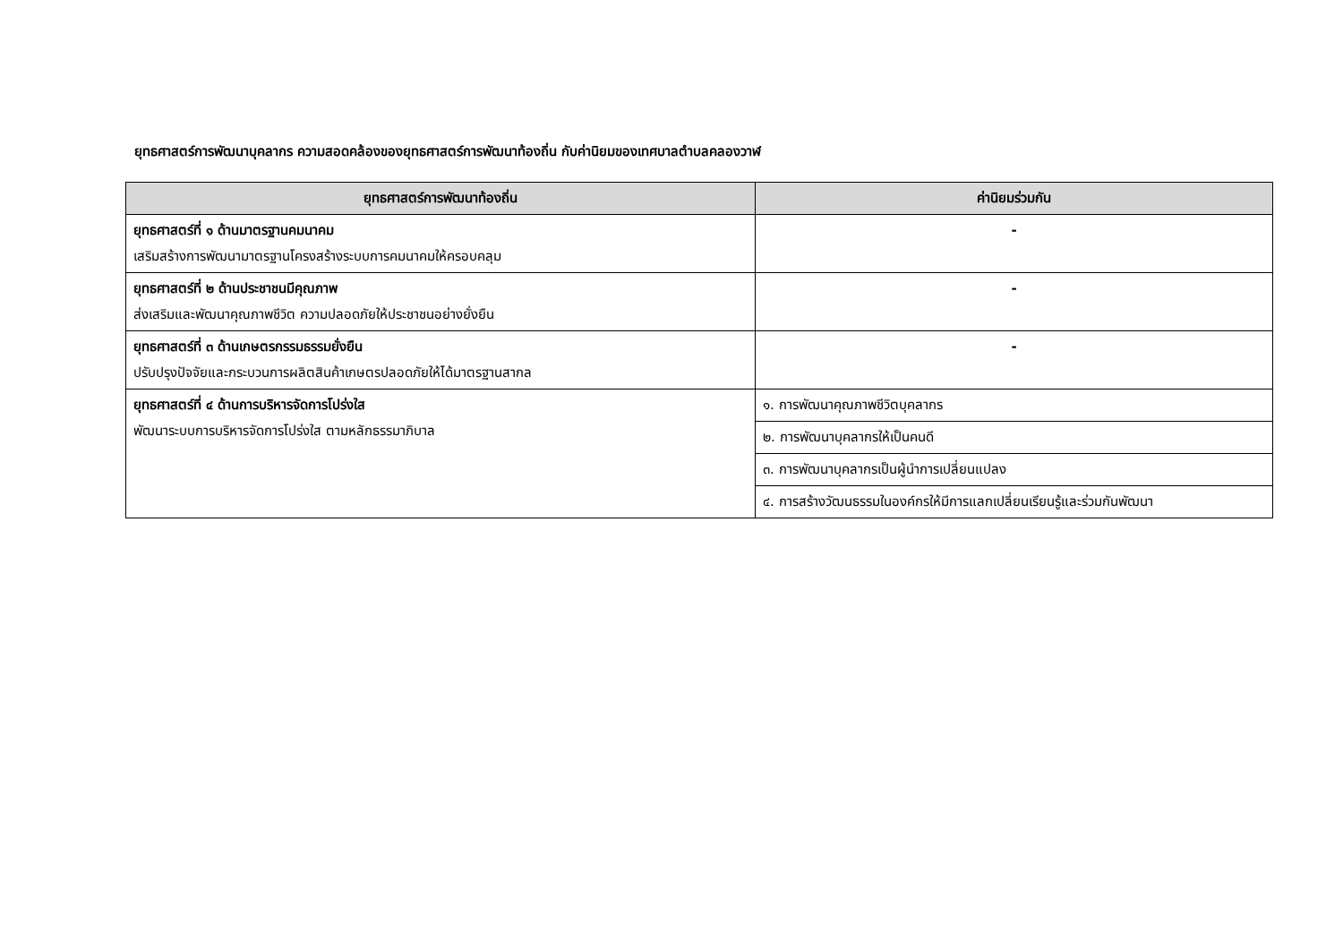ยุทธศาสตร์การพัฒนาบุคลากร ความสอดคล้องของยุทธศาสตร์การพัฒนาท้องถิ่น กับค่านิยมของเทศบาลตำบลคลองวาฬ
| ยุทธศาสตร์การพัฒนาท้องถิ่น | ค่านิยมร่วมกัน |
| --- | --- |
| ยุทธศาสตร์ที่ ๑ ด้านมาตรฐานคมนาคม เสริมสร้างการพัฒนามาตรฐานโครงสร้างระบบการคมนาคมให้ครอบคลุม | - |
| ยุทธศาสตร์ที่ ๒ ด้านประชาชนมีคุณภาพ ส่งเสริมและพัฒนาคุณภาพชีวิต ความปลอดภัยให้ประชาชนอย่างยั่งยืน | - |
| ยุทธศาสตร์ที่ ๓ ด้านเกษตรกรรมธรรมยั่งยืน ปรับปรุงปัจจัยและกระบวนการผลิตสินค้าเกษตรปลอดภัยให้ได้มาตรฐานสากล | - |
| ยุทธศาสตร์ที่ ๔ ด้านการบริหารจัดการโปร่งใส พัฒนาระบบการบริหารจัดการโปร่งใส ตามหลักธรรมาภิบาล | ๑. การพัฒนาคุณภาพชีวิตบุคลากร |
| | ๒. การพัฒนาบุคลากรให้เป็นคนดี |
| | ๓. การพัฒนาบุคลากรเป็นผู้นำการเปลี่ยนแปลง |
| | ๔. การสร้างวัฒนธรรมในองค์กรให้มีการแลกเปลี่ยนเรียนรู้และร่วมกันพัฒนา |